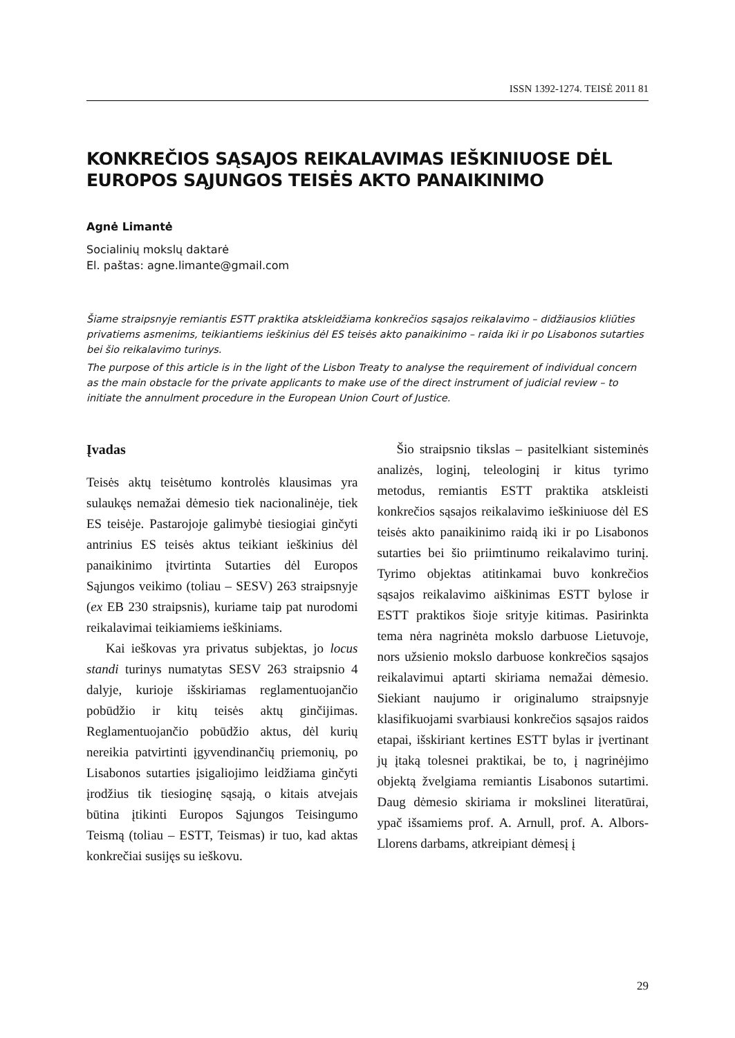ISSN 1392-1274. TEISĖ 2011 81
KONKREČIOS SĄSAJOS REIKALAVIMAS IEŠKINIUOSE DĖL EUROPOS SĄJUNGOS TEISĖS AKTO PANAIKINIMO
Agnė Limantė
Socialinių mokslų daktarė
El. paštas: agne.limante@gmail.com
Šiame straipsnyje remiantis ESTT praktika atskleidžiama konkrečios sąsajos reikalavimo – didžiausios kliūties privatiems asmenims, teikiantiems ieškinius dėl ES teisės akto panaikinimo – raida iki ir po Lisabonos sutarties bei šio reikalavimo turinys.
The purpose of this article is in the light of the Lisbon Treaty to analyse the requirement of individual concern as the main obstacle for the private applicants to make use of the direct instrument of judicial review – to initiate the annulment procedure in the European Union Court of Justice.
Įvadas
Teisės aktų teisėtumo kontrolės klausimas yra sulaukęs nemažai dėmesio tiek nacionalinėje, tiek ES teisėje. Pastarojoje galimybė tiesiogiai ginčyti antrinius ES teisės aktus teikiant ieškinius dėl panaikinimo įtvirtinta Sutarties dėl Europos Sąjungos veikimo (toliau – SESV) 263 straipsnyje (ex EB 230 straipsnis), kuriame taip pat nurodomi reikalavimai teikiamiems ieškiniams.
Kai ieškovas yra privatus subjektas, jo locus standi turinys numatytas SESV 263 straipsnio 4 dalyje, kurioje išskiriamas reglamentuojančio pobūdžio ir kitų teisės aktų ginčijimas. Reglamentuojančio pobūdžio aktus, dėl kurių nereikia patvirtinti įgyvendinančių priemonių, po Lisabonos sutarties įsigaliojimo leidžiama ginčyti įrodžius tik tiesioginę sąsają, o kitais atvejais būtina įtikinti Europos Sąjungos Teisingumo Teismą (toliau – ESTT, Teismas) ir tuo, kad aktas konkrečiai susijęs su ieškovu.
Šio straipsnio tikslas – pasitelkiant sisteminės analizės, loginį, teleologinį ir kitus tyrimo metodus, remiantis ESTT praktika atskleisti konkrečios sąsajos reikalavimo ieškiniuose dėl ES teisės akto panaikinimo raidą iki ir po Lisabonos sutarties bei šio priimtinumo reikalavimo turinį. Tyrimo objektas atitinkamai buvo konkrečios sąsajos reikalavimo aiškinimas ESTT bylose ir ESTT praktikos šioje srityje kitimas. Pasirinkta tema nėra nagrinėta mokslo darbuose Lietuvoje, nors užsienio mokslo darbuose konkrečios sąsajos reikalavimui aptarti skiriama nemažai dėmesio. Siekiant naujumo ir originalumo straipsnyje klasifikuojami svarbiausi konkrečios sąsajos raidos etapai, išskiriant kertines ESTT bylas ir įvertinant jų įtaką tolesnei praktikai, be to, į nagrinėjimo objektą žvelgiama remiantis Lisabonos sutartimi. Daug dėmesio skiriama ir mokslinei literatūrai, ypač išsamiems prof. A. Arnull, prof. A. Albors-Llorens darbams, atkreipiant dėmesį į
29